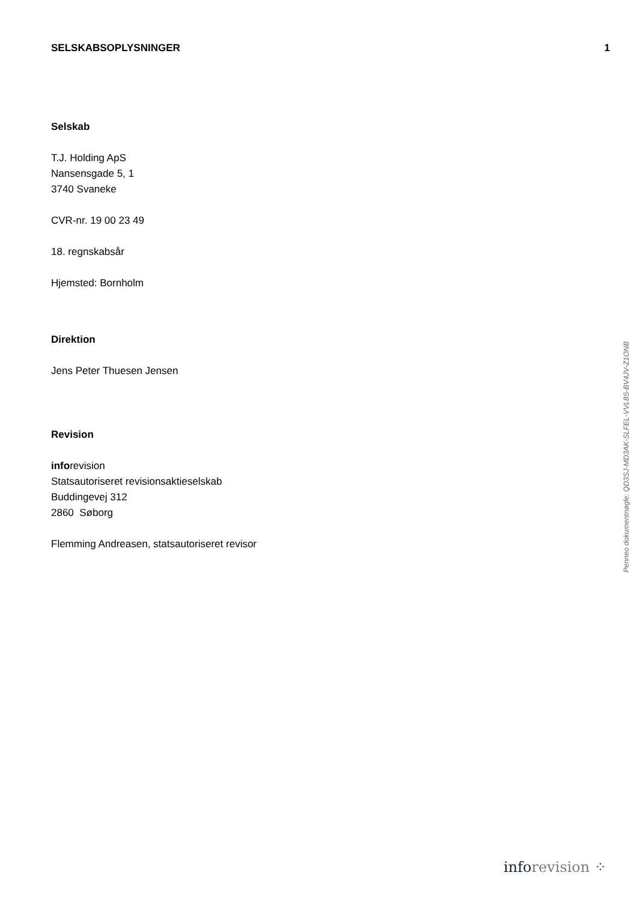SELSKABSOPLYSNINGER 1
Selskab
T.J. Holding ApS
Nansensgade 5, 1
3740 Svaneke
CVR-nr. 19 00 23 49
18. regnskabsår
Hjemsted: Bornholm
Direktion
Jens Peter Thuesen Jensen
Revision
inforevision
Statsautoriseret revisionsaktieselskab
Buddingevej 312
2860 Søborg
Flemming Andreasen, statsautoriseret revisor
Penneo dokumentnøgle: QD3SJ-MD3AK-SLFEL-VVL8S-BV4JV-Z1ONB
info revision ⁘